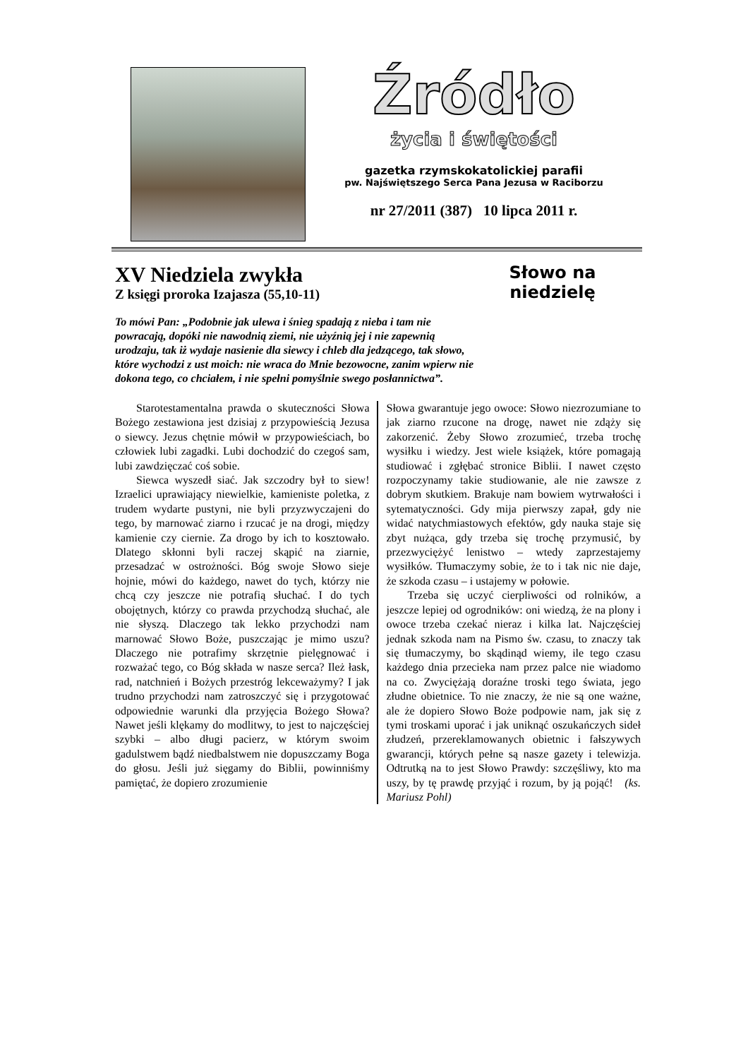Źródło
życia i świętości
gazetka rzymskokatolickiej parafii
pw. Najświętszego Serca Pana Jezusa w Raciborzu
nr 27/2011 (387) 10 lipca 2011 r.
Słowo na niedzielę
XV Niedziela zwykła
Z księgi proroka Izajasza (55,10-11)
To mówi Pan: „Podobnie jak ulewa i śnieg spadają z nieba i tam nie powracają, dopóki nie nawodnią ziemi, nie użyźnią jej i nie zapewnią urodzaju, tak iż wydaje nasienie dla siewcy i chleb dla jedzącego, tak słowo, które wychodzi z ust moich: nie wraca do Mnie bezowocne, zanim wpierw nie dokona tego, co chciałem, i nie spełni pomyślnie swego posłannictwa”.
Starotestamentalna prawda o skuteczności Słowa Bożego zestawiona jest dzisiaj z przypowieścią Jezusa o siewcy. Jezus chętnie mówił w przypowieściach, bo człowiek lubi zagadki. Lubi dochodzić do czegoś sam, lubi zawdzięczać coś sobie.
Siewca wyszedł siać. Jak szczodry był to siew! Izraelici uprawiający niewielkie, kamieniste poletka, z trudem wydarte pustyni, nie byli przyzwyczajeni do tego, by marnować ziarno i rzucać je na drogi, między kamienie czy ciernie. Za drogo by ich to kosztowało. Dlatego skłonni byli raczej skąpić na ziarnie, przesadzać w ostrożności. Bóg swoje Słowo sieje hojnie, mówi do każdego, nawet do tych, którzy nie chcą czy jeszcze nie potrafią słuchać. I do tych obojętnych, którzy co prawda przychodzą słuchać, ale nie słyszą. Dlaczego tak lekko przychodzi nam marnować Słowo Boże, puszczając je mimo uszu? Dlaczego nie potrafimy skrzętnie pielęgnować i rozważać tego, co Bóg składa w nasze serca? Ileż łask, rad, natchnień i Bożych przestróg lekceważymy? I jak trudno przychodzi nam zatroszczyć się i przygotować odpowiednie warunki dla przyjęcia Bożego Słowa? Nawet jeśli klękamy do modlitwy, to jest to najczęściej szybki – albo długi pacierz, w którym swoim gadulstwem bądź niedbalstwem nie dopuszczamy Boga do głosu. Jeśli już sięgamy do Biblii, powinniśmy pamiętać, że dopiero zrozumienie
Słowa gwarantuje jego owoce: Słowo niezrozumiane to jak ziarno rzucone na drogę, nawet nie zdąży się zakorzenić. Żeby Słowo zrozumieć, trzeba trochę wysiłku i wiedzy. Jest wiele książek, które pomagają studiować i zgłębać stronice Biblii. I nawet często rozpoczynamy takie studiowanie, ale nie zawsze z dobrym skutkiem. Brakuje nam bowiem wytrwałości i sytematyczności. Gdy mija pierwszy zapał, gdy nie widać natychmiastowych efektów, gdy nauka staje się zbyt nużąca, gdy trzeba się trochę przymusić, by przezwyciężyć lenistwo – wtedy zaprzestajemy wysiłków. Tłumaczymy sobie, że to i tak nic nie daje, że szkoda czasu – i ustajemy w połowie.
Trzeba się uczyć cierpliwości od rolników, a jeszcze lepiej od ogrodników: oni wiedzą, że na plony i owoce trzeba czekać nieraz i kilka lat. Najczęściej jednak szkoda nam na Pismo św. czasu, to znaczy tak się tłumaczymy, bo skądinąd wiemy, ile tego czasu każdego dnia przecieka nam przez palce nie wiadomo na co. Zwyciężają doraźne troski tego świata, jego złudne obietnice. To nie znaczy, że nie są one ważne, ale że dopiero Słowo Boże podpowie nam, jak się z tymi troskami uporać i jak uniknąć oszukańczych sideł złudzeń, przereklamowanych obietnic i fałszywych gwarancji, których pełne są nasze gazety i telewizja. Odtrutką na to jest Słowo Prawdy: szczęśliwy, kto ma uszy, by tę prawdę przyjąć i rozum, by ją pojąć! (ks. Mariusz Pohl)